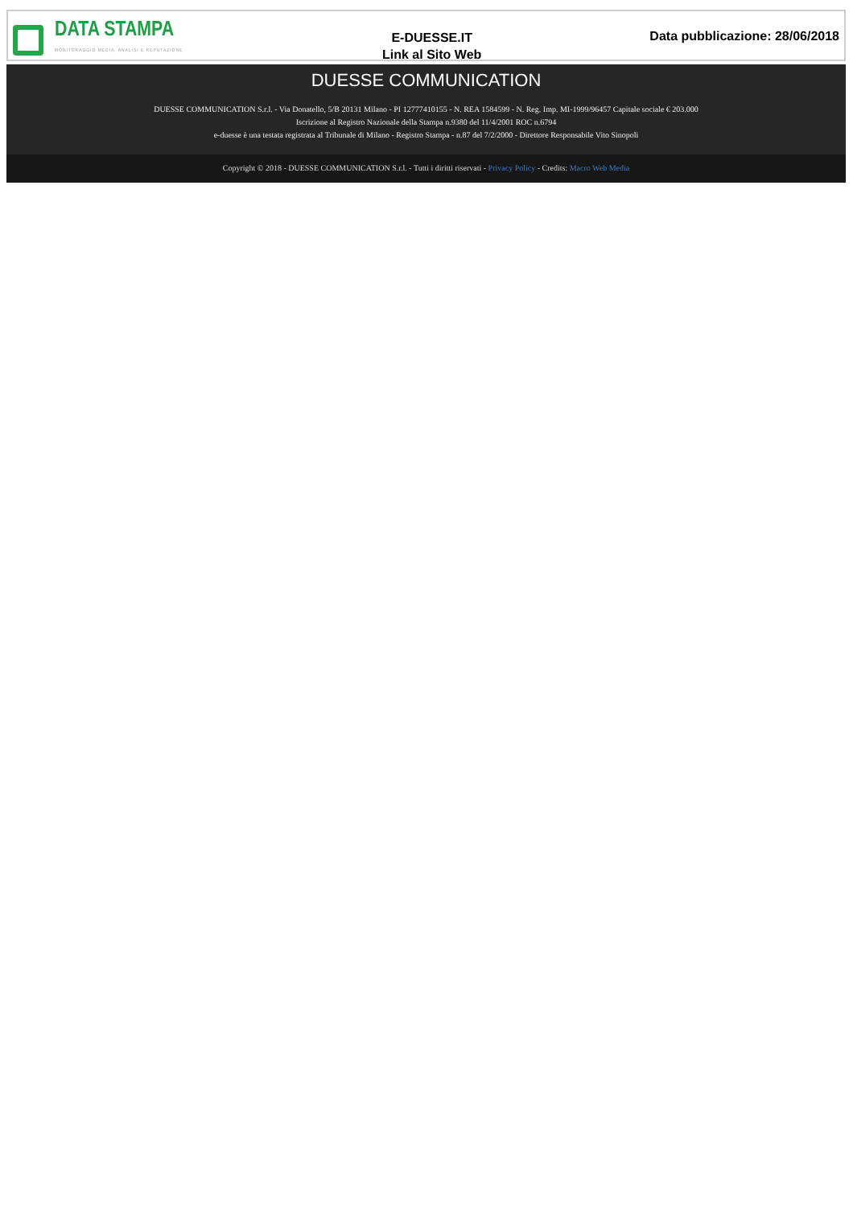DATA STAMPA
MONITORAGGIO MEDIA, ANALISI E REPUTAZIONE
E-DUESSE.IT
Link al Sito Web
Data pubblicazione: 28/06/2018
DUESSE COMMUNICATION
DUESSE COMMUNICATION S.r.l. - Via Donatello, 5/B 20131 Milano - PI 12777410155 - N. REA 1584599 - N. Reg. Imp. MI-1999/96457 Capitale sociale € 203.000
Iscrizione al Registro Nazionale della Stampa n.9380 del 11/4/2001 ROC n.6794
e-duesse è una testata registrata al Tribunale di Milano - Registro Stampa - n.87 del 7/2/2000 - Direttore Responsabile Vito Sinopoli
Copyright © 2018 - DUESSE COMMUNICATION S.r.l. - Tutti i diritti riservati - Privacy Policy - Credits: Macro Web Media